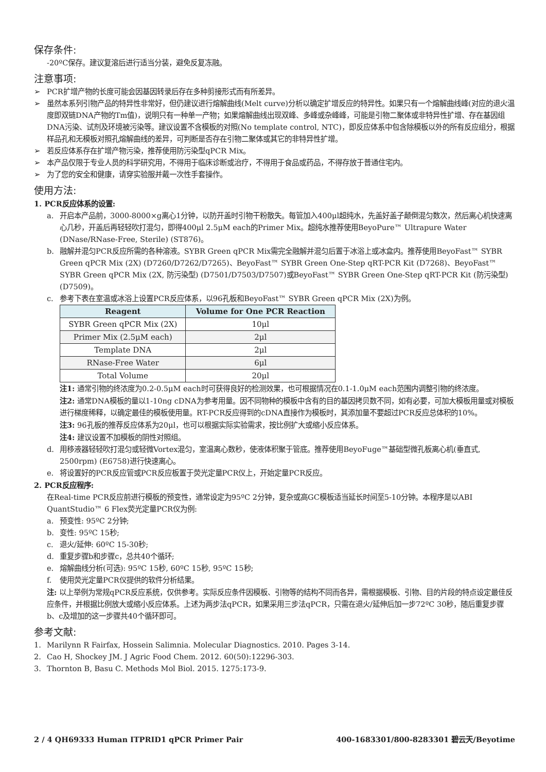保存条件:
-20ºC保存。建议复溶后进行适当分装，避免反复冻融。
注意事项:
➢ PCR扩增产物的长度可能会因基因转录后存在多种剪接形式而有所差异。
➢ 虽然本系列引物产品的特异性非常好，但仍建议进行熔解曲线(Melt curve)分析以确定扩增反应的特异性。如果只有一个熔解曲线峰(对应的退火温度即双链DNA产物的Tm值)，说明只有一种单一产物；如果熔解曲线出现双峰、多峰或杂峰峰，可能是引物二聚体或非特异性扩增、存在基因组DNA污染、试剂及环境被污染等。建议设置不含模板的对照(No template control, NTC)，即反应体系中包含除模板以外的所有反应组分，根据样品孔和无模板对照孔熔解曲线的差异，可判断是否存在引物二聚体或其它的非特异性扩增。
➢ 若反应体系存在扩增产物污染，推荐使用防污染型qPCR Mix。
➢ 本产品仅限于专业人员的科学研究用，不得用于临床诊断或治疗，不得用于食品或药品，不得存放于普通住宅内。
➢ 为了您的安全和健康，请穿实验服并戴一次性手套操作。
使用方法:
1. PCR反应体系的设置:
a. 开启本产品前，3000-8000×g离心1分钟，以防开盖时引物干粉散失。每管加入400μl超纯水，先盖好盖子颠倒混匀数次，然后离心机快速离心几秒，开盖后再轻轻吹打混匀，即得400μl 2.5μM each的Primer Mix。超纯水推荐使用BeyoPure™ Ultrapure Water (DNase/RNase-Free, Sterile) (ST876)。
b. 融解并混匀PCR反应所需的各种溶液。SYBR Green qPCR Mix需完全融解并混匀后置于冰浴上或冰盒内。推荐使用BeyoFast™ SYBR Green qPCR Mix (2X) (D7260/D7262/D7265)、BeyoFast™ SYBR Green One-Step qRT-PCR Kit (D7268)、BeyoFast™ SYBR Green qPCR Mix (2X, 防污染型) (D7501/D7503/D7507)或BeyoFast™ SYBR Green One-Step qRT-PCR Kit (防污染型) (D7509)。
c. 参考下表在室温或冰浴上设置PCR反应体系，以96孔板和BeyoFast™ SYBR Green qPCR Mix (2X)为例。
| Reagent | Volume for One PCR Reaction |
| --- | --- |
| SYBR Green qPCR Mix (2X) | 10μl |
| Primer Mix (2.5μM each) | 2μl |
| Template DNA | 2μl |
| RNase-Free Water | 6μl |
| Total Volume | 20μl |
注1: 通常引物的终浓度为0.2-0.5μM each时可获得良好的检测效果，也可根据情况在0.1-1.0μM each范围内调整引物的终浓度。
注2: 通常DNA模板的量以1-10ng cDNA为参考用量。因不同物种的模板中含有的目的基因拷贝数不同，如有必要，可加大模板用量或对模板进行梯度稀释，以确定最佳的模板使用量。RT-PCR反应得到的cDNA直接作为模板时，其添加量不要超过PCR反应总体积的10%。
注3: 96孔板的推荐反应体系为20μl，也可以根据实际实验需求，按比例扩大或缩小反应体系。
注4: 建议设置不加模板的阴性对照组。
d. 用移液器轻轻吹打混匀或轻微Vortex混匀，室温离心数秒，使液体积聚于管底。推荐使用BeyoFuge™基础型微孔板离心机(垂直式, 2500rpm) (E6758)进行快速离心。
e. 将设置好的PCR反应管或PCR反应板置于荧光定量PCR仪上，开始定量PCR反应。
2. PCR反应程序:
在Real-time PCR反应前进行模板的预变性，通常设定为95ºC 2分钟，复杂或高GC模板适当延长时间至5-10分钟。本程序是以ABI QuantStudio™ 6 Flex荧光定量PCR仪为例:
a. 预变性: 95ºC 2分钟;
b. 变性: 95ºC 15秒;
c. 退火/延伸: 60ºC 15-30秒;
d. 重复步骤b和步骤c，总共40个循环;
e. 熔解曲线分析(可选): 95ºC 15秒, 60ºC 15秒, 95ºC 15秒;
f. 使用荧光定量PCR仪提供的软件分析结果。
注: 以上举例为常规qPCR反应系统，仅供参考。实际反应条件因模板、引物等的结构不同而各异，需根据模板、引物、目的片段的特点设定最佳反应条件，并根据比例放大或缩小反应体系。上述为两步法qPCR，如果采用三步法qPCR，只需在退火/延伸后加一步72ºC 30秒，随后重复步骤b、c及增加的这一步骤共40个循环即可。
参考文献:
1. Marilynn R Fairfax, Hossein Salimnia. Molecular Diagnostics. 2010. Pages 3-14.
2. Cao H, Shockey JM. J Agric Food Chem. 2012. 60(50):12296-303.
3. Thornton B, Basu C. Methods Mol Biol. 2015. 1275:173-9.
2 / 4 QH69333 Human ITPRID1 qPCR Primer Pair 400-1683301/800-8283301 碧云天/Beyotime